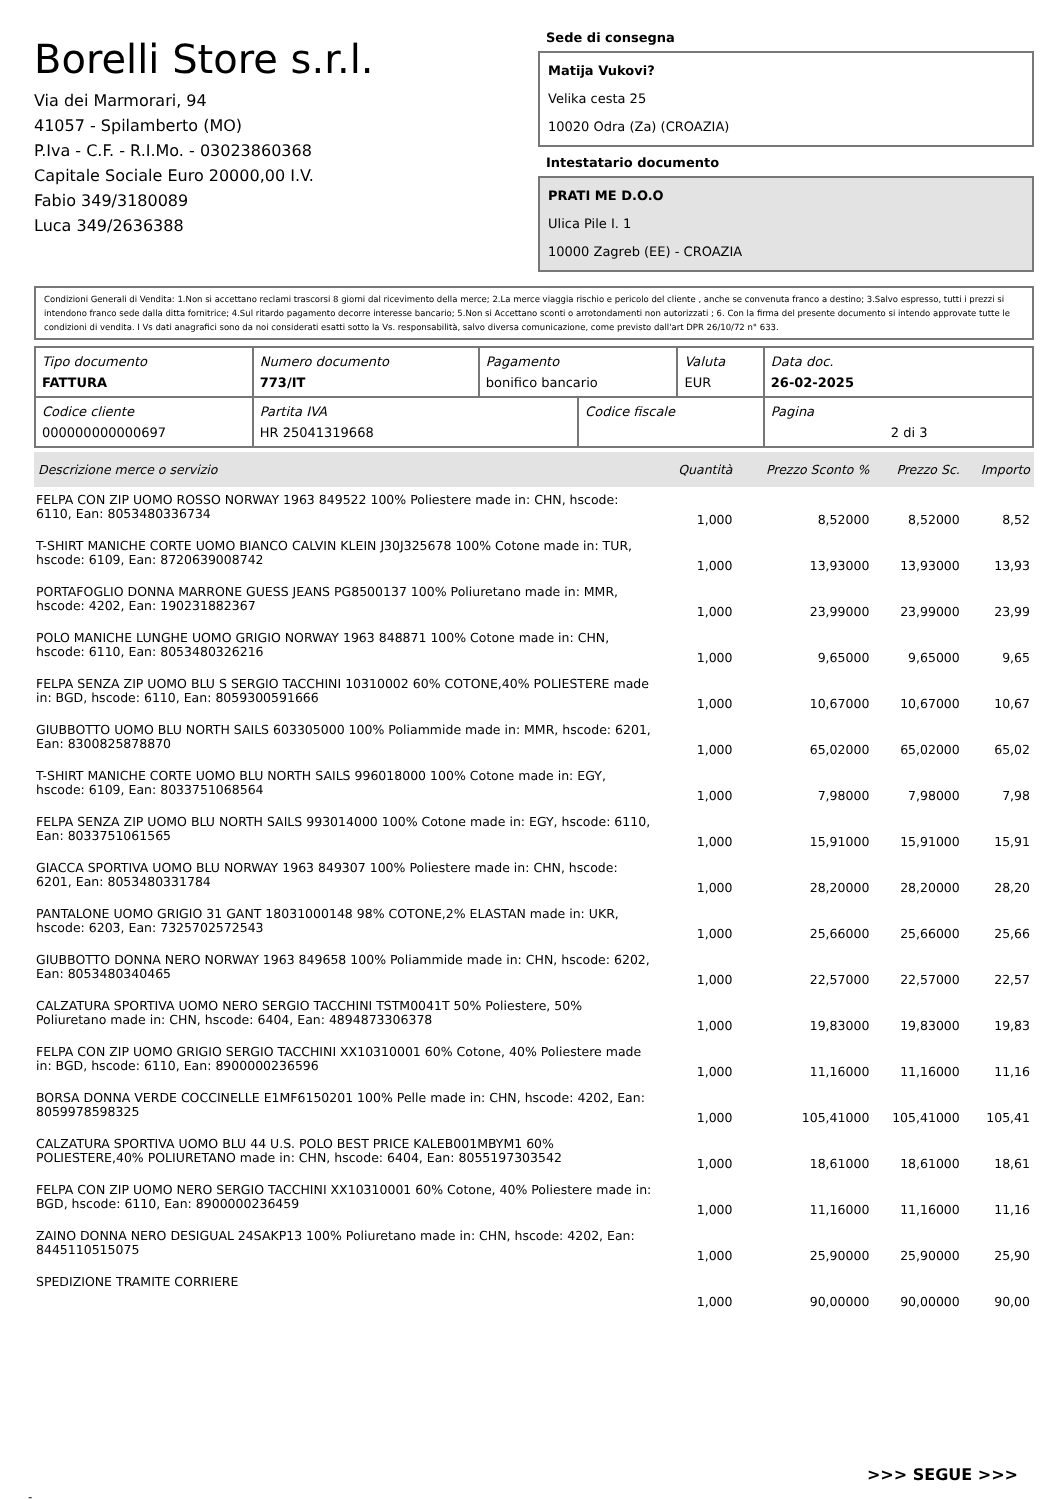Borelli Store s.r.l.
Via dei Marmorari, 94
41057 - Spilamberto (MO)
P.Iva - C.F. - R.I.Mo. - 03023860368
Capitale Sociale Euro 20000,00 I.V.
Fabio 349/3180089
Luca 349/2636388
Sede di consegna
Matija Vukovi?
Velika cesta 25
10020 Odra (Za) (CROAZIA)
Intestatario documento
PRATI ME D.O.O
Ulica Pile I. 1
10000 Zagreb (EE) - CROAZIA
Condizioni Generali di Vendita: 1.Non si accettano reclami trascorsi 8 giorni dal ricevimento della merce; 2.La merce viaggia rischio e pericolo del cliente , anche se convenuta franco a destino; 3.Salvo espresso, tutti i prezzi si intendono franco sede dalla ditta fornitrice; 4.Sul ritardo pagamento decorre interesse bancario; 5.Non si Accettano sconti o arrotondamenti non autorizzati ; 6. Con la firma del presente documento si intendo approvate tutte le condizioni di vendita. I Vs dati anagrafici sono da noi considerati esatti sotto la Vs. responsabilità, salvo diversa comunicazione, come previsto dall'art DPR 26/10/72 n° 633.
| Tipo documento FATTURA | Numero documento 773/IT | Pagamento bonifico bancario | | Valuta EUR | Data doc. 26-02-2025 |
| Codice cliente 000000000000697 | Partita IVA HR 25041319668 | | Codice fiscale | | Pagina 2 di 3 |
| Descrizione merce o servizio | Quantità | Prezzo Sconto % | Prezzo Sc. | Importo |
| --- | --- | --- | --- | --- |
| FELPA CON ZIP UOMO ROSSO NORWAY 1963 849522 100% Poliestere made in: CHN, hscode: 6110, Ean: 8053480336734 | 1,000 | 8,52000 | 8,52000 | 8,52 |
| T-SHIRT MANICHE CORTE UOMO BIANCO CALVIN KLEIN J30J325678 100% Cotone made in: TUR, hscode: 6109, Ean: 8720639008742 | 1,000 | 13,93000 | 13,93000 | 13,93 |
| PORTAFOGLIO DONNA MARRONE GUESS JEANS PG8500137 100% Poliuretano made in: MMR, hscode: 4202, Ean: 190231882367 | 1,000 | 23,99000 | 23,99000 | 23,99 |
| POLO MANICHE LUNGHE UOMO GRIGIO NORWAY 1963 848871 100% Cotone made in: CHN, hscode: 6110, Ean: 8053480326216 | 1,000 | 9,65000 | 9,65000 | 9,65 |
| FELPA SENZA ZIP UOMO BLU S SERGIO TACCHINI 10310002 60% COTONE,40% POLIESTERE made in: BGD, hscode: 6110, Ean: 8059300591666 | 1,000 | 10,67000 | 10,67000 | 10,67 |
| GIUBBOTTO UOMO BLU NORTH SAILS 603305000 100% Poliammide made in: MMR, hscode: 6201, Ean: 8300825878870 | 1,000 | 65,02000 | 65,02000 | 65,02 |
| T-SHIRT MANICHE CORTE UOMO BLU NORTH SAILS 996018000 100% Cotone made in: EGY, hscode: 6109, Ean: 8033751068564 | 1,000 | 7,98000 | 7,98000 | 7,98 |
| FELPA SENZA ZIP UOMO BLU NORTH SAILS 993014000 100% Cotone made in: EGY, hscode: 6110, Ean: 8033751061565 | 1,000 | 15,91000 | 15,91000 | 15,91 |
| GIACCA SPORTIVA UOMO BLU NORWAY 1963 849307 100% Poliestere made in: CHN, hscode: 6201, Ean: 8053480331784 | 1,000 | 28,20000 | 28,20000 | 28,20 |
| PANTALONE UOMO GRIGIO 31 GANT 18031000148 98% COTONE,2% ELASTAN made in: UKR, hscode: 6203, Ean: 7325702572543 | 1,000 | 25,66000 | 25,66000 | 25,66 |
| GIUBBOTTO DONNA NERO NORWAY 1963 849658 100% Poliammide made in: CHN, hscode: 6202, Ean: 8053480340465 | 1,000 | 22,57000 | 22,57000 | 22,57 |
| CALZATURA SPORTIVA UOMO NERO SERGIO TACCHINI TSTM0041T 50% Poliestere, 50% Poliuretano made in: CHN, hscode: 6404, Ean: 4894873306378 | 1,000 | 19,83000 | 19,83000 | 19,83 |
| FELPA CON ZIP UOMO GRIGIO SERGIO TACCHINI XX10310001 60% Cotone, 40% Poliestere made in: BGD, hscode: 6110, Ean: 8900000236596 | 1,000 | 11,16000 | 11,16000 | 11,16 |
| BORSA DONNA VERDE COCCINELLE E1MF6150201 100% Pelle made in: CHN, hscode: 4202, Ean: 8059978598325 | 1,000 | 105,41000 | 105,41000 | 105,41 |
| CALZATURA SPORTIVA UOMO BLU 44 U.S. POLO BEST PRICE KALEB001MBYM1 60% POLIESTERE,40% POLIURETANO made in: CHN, hscode: 6404, Ean: 8055197303542 | 1,000 | 18,61000 | 18,61000 | 18,61 |
| FELPA CON ZIP UOMO NERO SERGIO TACCHINI XX10310001 60% Cotone, 40% Poliestere made in: BGD, hscode: 6110, Ean: 8900000236459 | 1,000 | 11,16000 | 11,16000 | 11,16 |
| ZAINO DONNA NERO DESIGUAL 24SAKP13 100% Poliuretano made in: CHN, hscode: 4202, Ean: 8445110515075 | 1,000 | 25,90000 | 25,90000 | 25,90 |
| SPEDIZIONE TRAMITE CORRIERE | 1,000 | 90,00000 | 90,00000 | 90,00 |
>>> SEGUE >>>
-